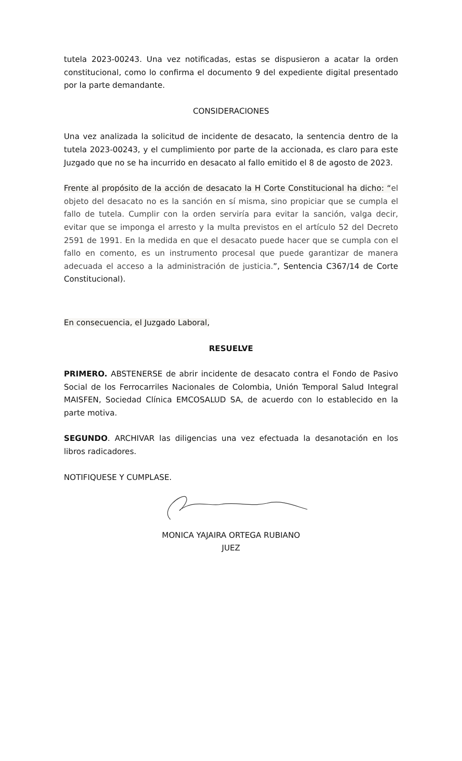tutela 2023-00243. Una vez notificadas, estas se dispusieron a acatar la orden constitucional, como lo confirma el documento 9 del expediente digital presentado por la parte demandante.
CONSIDERACIONES
Una vez analizada la solicitud de incidente de desacato, la sentencia dentro de la tutela 2023-00243, y el cumplimiento por parte de la accionada, es claro para este Juzgado que no se ha incurrido en desacato al fallo emitido el 8 de agosto de 2023.
Frente al propósito de la acción de desacato la H Corte Constitucional ha dicho: “el objeto del desacato no es la sanción en sí misma, sino propiciar que se cumpla el fallo de tutela. Cumplir con la orden serviría para evitar la sanción, valga decir, evitar que se imponga el arresto y la multa previstos en el artículo 52 del Decreto 2591 de 1991. En la medida en que el desacato puede hacer que se cumpla con el fallo en comento, es un instrumento procesal que puede garantizar de manera adecuada el acceso a la administración de justicia.”, Sentencia C367/14 de Corte Constitucional).
En consecuencia, el Juzgado Laboral,
RESUELVE
PRIMERO. ABSTENERSE de abrir incidente de desacato contra el Fondo de Pasivo Social de los Ferrocarriles Nacionales de Colombia, Unión Temporal Salud Integral MAISFEN, Sociedad Clínica EMCOSALUD SA, de acuerdo con lo establecido en la parte motiva.
SEGUNDO. ARCHIVAR las diligencias una vez efectuada la desanotación en los libros radicadores.
NOTIFIQUESE Y CUMPLASE.
MONICA YAJAIRA ORTEGA RUBIANO
JUEZ